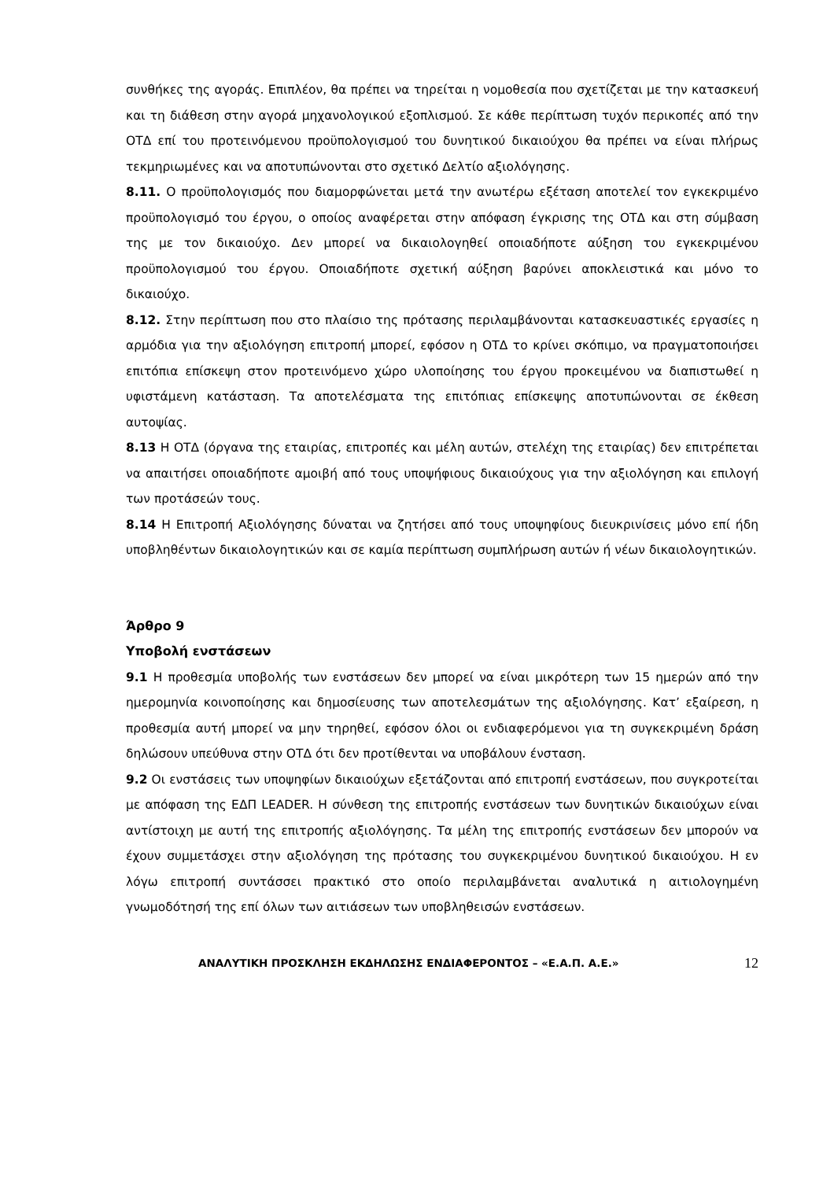συνθήκες της αγοράς. Επιπλέον, θα πρέπει να τηρείται η νομοθεσία που σχετίζεται με την κατασκευή και τη διάθεση στην αγορά μηχανολογικού εξοπλισμού. Σε κάθε περίπτωση τυχόν περικοπές από την ΟΤΔ επί του προτεινόμενου προϋπολογισμού του δυνητικού δικαιούχου θα πρέπει να είναι πλήρως τεκμηριωμένες και να αποτυπώνονται στο σχετικό Δελτίο αξιολόγησης.
8.11. Ο προϋπολογισμός που διαμορφώνεται μετά την ανωτέρω εξέταση αποτελεί τον εγκεκριμένο προϋπολογισμό του έργου, ο οποίος αναφέρεται στην απόφαση έγκρισης της ΟΤΔ και στη σύμβαση της με τον δικαιούχο. Δεν μπορεί να δικαιολογηθεί οποιαδήποτε αύξηση του εγκεκριμένου προϋπολογισμού του έργου. Οποιαδήποτε σχετική αύξηση βαρύνει αποκλειστικά και μόνο το δικαιούχο.
8.12. Στην περίπτωση που στο πλαίσιο της πρότασης περιλαμβάνονται κατασκευαστικές εργασίες η αρμόδια για την αξιολόγηση επιτροπή μπορεί, εφόσον η ΟΤΔ το κρίνει σκόπιμο, να πραγματοποιήσει επιτόπια επίσκεψη στον προτεινόμενο χώρο υλοποίησης του έργου προκειμένου να διαπιστωθεί η υφιστάμενη κατάσταση. Τα αποτελέσματα της επιτόπιας επίσκεψης αποτυπώνονται σε έκθεση αυτοψίας.
8.13 Η ΟΤΔ (όργανα της εταιρίας, επιτροπές και μέλη αυτών, στελέχη της εταιρίας) δεν επιτρέπεται να απαιτήσει οποιαδήποτε αμοιβή από τους υποψήφιους δικαιούχους για την αξιολόγηση και επιλογή των προτάσεών τους.
8.14 Η Επιτροπή Αξιολόγησης δύναται να ζητήσει από τους υποψηφίους διευκρινίσεις μόνο επί ήδη υποβληθέντων δικαιολογητικών και σε καμία περίπτωση συμπλήρωση αυτών ή νέων δικαιολογητικών.
Άρθρο 9
Υποβολή ενστάσεων
9.1 Η προθεσμία υποβολής των ενστάσεων δεν μπορεί να είναι μικρότερη των 15 ημερών από την ημερομηνία κοινοποίησης και δημοσίευσης των αποτελεσμάτων της αξιολόγησης. Κατ’ εξαίρεση, η προθεσμία αυτή μπορεί να μην τηρηθεί, εφόσον όλοι οι ενδιαφερόμενοι για τη συγκεκριμένη δράση δηλώσουν υπεύθυνα στην ΟΤΔ ότι δεν προτίθενται να υποβάλουν ένσταση.
9.2 Οι ενστάσεις των υποψηφίων δικαιούχων εξετάζονται από επιτροπή ενστάσεων, που συγκροτείται με απόφαση της ΕΔΠ LEADER. Η σύνθεση της επιτροπής ενστάσεων των δυνητικών δικαιούχων είναι αντίστοιχη με αυτή της επιτροπής αξιολόγησης. Τα μέλη της επιτροπής ενστάσεων δεν μπορούν να έχουν συμμετάσχει στην αξιολόγηση της πρότασης του συγκεκριμένου δυνητικού δικαιούχου. Η εν λόγω επιτροπή συντάσσει πρακτικό στο οποίο περιλαμβάνεται αναλυτικά η αιτιολογημένη γνωμοδότησή της επί όλων των αιτιάσεων των υποβληθεισών ενστάσεων.
ΑΝΑΛΥΤΙΚΗ ΠΡΟΣΚΛΗΣΗ ΕΚΔΗΛΩΣΗΣ ΕΝΔΙΑΦΕΡΟΝΤΟΣ – «Ε.Α.Π. Α.Ε.» 12